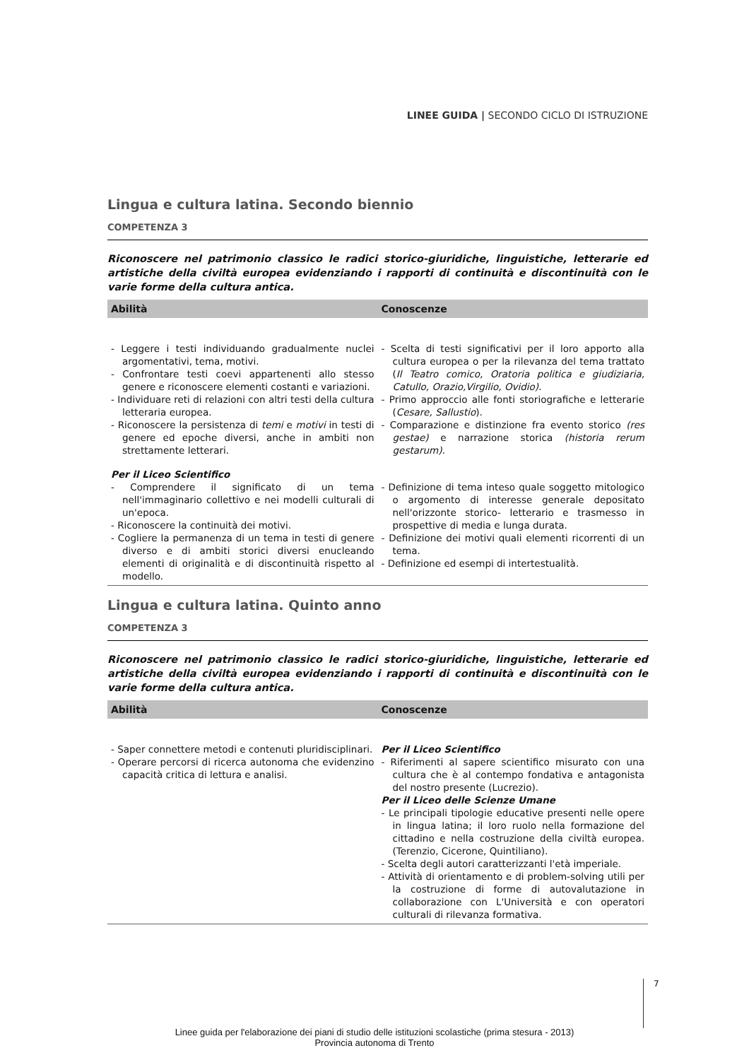LINEE GUIDA | SECONDO CICLO DI ISTRUZIONE
Lingua e cultura latina. Secondo biennio
COMPETENZA 3
Riconoscere nel patrimonio classico le radici storico-giuridiche, linguistiche, letterarie ed artistiche della civiltà europea evidenziando i rapporti di continuità e discontinuità con le varie forme della cultura antica.
| Abilità | Conoscenze |
| --- | --- |
| - Leggere i testi individuando gradualmente nuclei argomentativi, tema, motivi. - Confrontare testi coevi appartenenti allo stesso genere e riconoscere elementi costanti e variazioni. - Individuare reti di relazioni con altri testi della cultura letteraria europea. - Riconoscere la persistenza di temi e motivi in testi di genere ed epoche diversi, anche in ambiti non strettamente letterari. | - Scelta di testi significativi per il loro apporto alla cultura europea o per la rilevanza del tema trattato ( Il Teatro comico, Oratoria politica e giudiziaria, Catullo, Orazio,Virgilio, Ovidio). - Primo approccio alle fonti storiografiche e letterarie ( Cesare, Sallustio ). - Comparazione e distinzione fra evento storico (res gestae) e narrazione storica (historia rerum gestarum). |
| Per il Liceo Scientifico | |
| - Comprendere il significato di un tema nell'immaginario collettivo e nei modelli culturali di un'epoca. - Riconoscere la continuità dei motivi. - Cogliere la permanenza di un tema in testi di genere diverso e di ambiti storici diversi enucleando elementi di originalità e di discontinuità rispetto al modello. | - Definizione di tema inteso quale soggetto mitologico o argomento di interesse generale depositato nell'orizzonte storico- letterario e trasmesso in prospettive di media e lunga durata. - Definizione dei motivi quali elementi ricorrenti di un tema. - Definizione ed esempi di intertestualità. |
Lingua e cultura latina. Quinto anno
COMPETENZA 3
Riconoscere nel patrimonio classico le radici storico-giuridiche, linguistiche, letterarie ed artistiche della civiltà europea evidenziando i rapporti di continuità e discontinuità con le varie forme della cultura antica.
| Abilità | Conoscenze |
| --- | --- |
| - Saper connettere metodi e contenuti pluridisciplinari. - Operare percorsi di ricerca autonoma che evidenzino capacità critica di lettura e analisi. | Per il Liceo Scientifico - Riferimenti al sapere scientifico misurato con una cultura che è al contempo fondativa e antagonista del nostro presente (Lucrezio). Per il Liceo delle Scienze Umane - Le principali tipologie educative presenti nelle opere in lingua latina; il loro ruolo nella formazione del cittadino e nella costruzione della civiltà europea. (Terenzio, Cicerone, Quintiliano). - Scelta degli autori caratterizzanti l'età imperiale. - Attività di orientamento e di problem-solving utili per la costruzione di forme di autovalutazione in collaborazione con L'Università e con operatori culturali di rilevanza formativa. |
7
Linee guida per l'elaborazione dei piani di studio delle istituzioni scolastiche (prima stesura - 2013)
Provincia autonoma di Trento